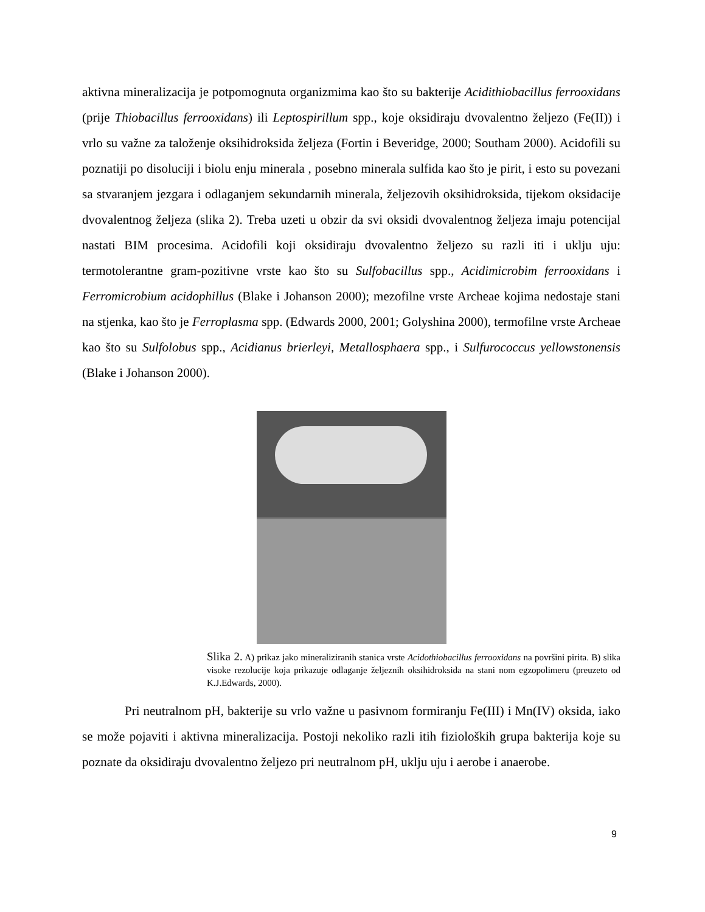aktivna mineralizacija je potpomognuta organizmima kao što su bakterije Acidithiobacillus ferrooxidans (prije Thiobacillus ferrooxidans) ili Leptospirillum spp., koje oksidiraju dvovalentno željezo (Fe(II)) i vrlo su važne za taloženje oksihidroksida željeza (Fortin i Beveridge, 2000; Southam 2000). Acidofili su poznatiji po disoluciji i biolu enju minerala , posebno minerala sulfida kao što je pirit, i esto su povezani sa stvaranjem jezgara i odlaganjem sekundarnih minerala, željezovih oksihidroksida, tijekom oksidacije dvovalentnog željeza (slika 2). Treba uzeti u obzir da svi oksidi dvovalentnog željeza imaju potencijal nastati BIM procesima. Acidofili koji oksidiraju dvovalentno željezo su razli iti i uklju uju: termotolerantne gram-pozitivne vrste kao što su Sulfobacillus spp., Acidimicrobim ferrooxidans i Ferromicrobium acidophillus (Blake i Johanson 2000); mezofilne vrste Archeae kojima nedostaje stani na stjenka, kao što je Ferroplasma spp. (Edwards 2000, 2001; Golyshina 2000), termofilne vrste Archeae kao što su Sulfolobus spp., Acidianus brierleyi, Metallosphaera spp., i Sulfurococcus yellowstonensis (Blake i Johanson 2000).
Slika 2. A) prikaz jako mineraliziranih stanica vrste Acidothiobacillus ferrooxidans na površini pirita. B) slika visoke rezolucije koja prikazuje odlaganje željeznih oksihidroksida na stani nom egzopolimeru (preuzeto od K.J.Edwards, 2000).
Pri neutralnom pH, bakterije su vrlo važne u pasivnom formiranju Fe(III) i Mn(IV) oksida, iako se može pojaviti i aktivna mineralizacija. Postoji nekoliko razli itih fizioloških grupa bakterija koje su poznate da oksidiraju dvovalentno željezo pri neutralnom pH, uklju uju i aerobe i anaerobe.
9